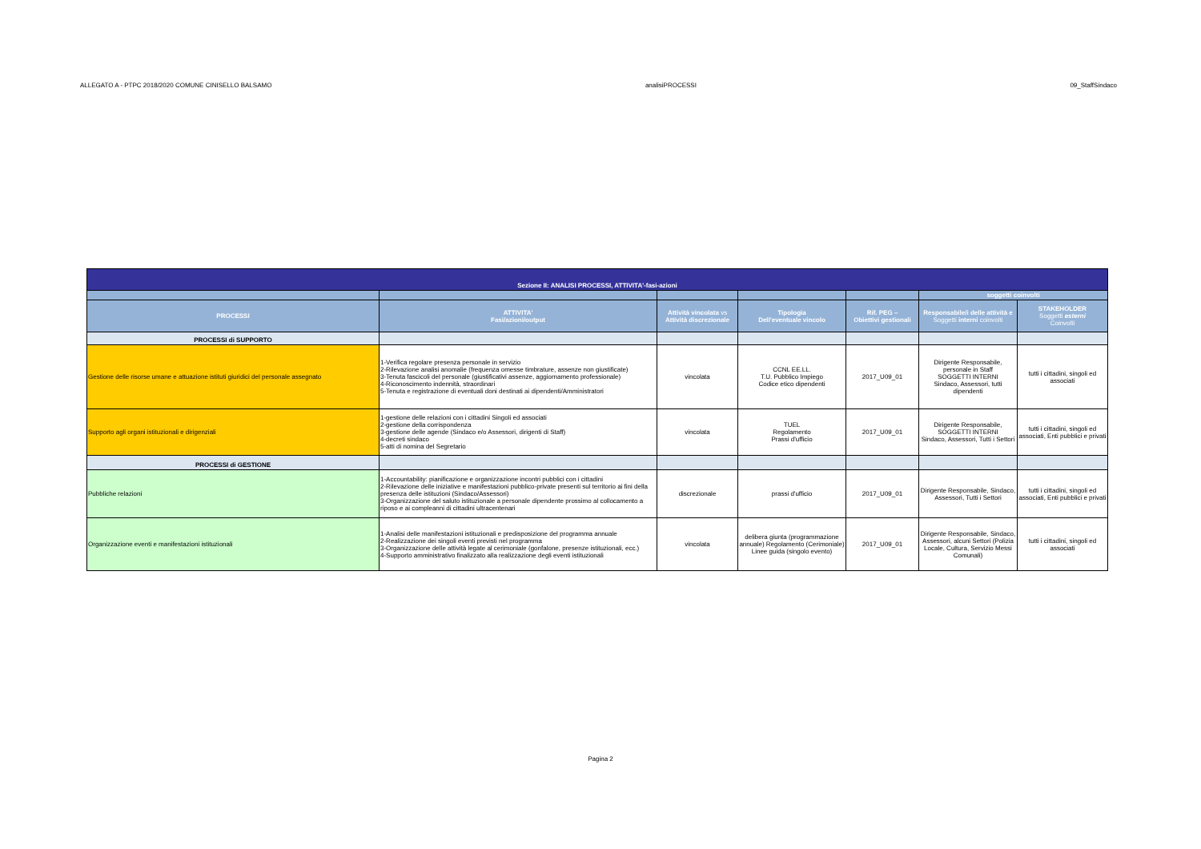ALLEGATO A - PTPC 2018/2020 COMUNE CINISELLO BALSAMO analisiPROCESSI 09_StaffSindaco
| Sezione II: ANALISI PROCESSI, ATTIVITA'-fasi-azioni | | | | | | |
| | | | | | soggetti coinvolti | |
| PROCESSI | ATTIVITA' Fasi/azioni/output | Attività vincolata vs Attività discrezionale | Tipologia Dell'eventuale vincolo | Rif. PEG – Obiettivi gestionali | Responsabile/i delle attività e Soggetti interni coinvolti | STAKEHOLDER Soggetti esterni Coinvolti |
| PROCESSI di SUPPORTO | | | | | | |
| Gestione delle risorse umane e attuazione istituti giuridici del personale assegnato | 1-Verifica regolare presenza personale in servizio 2-Rilevazione analisi anomalie (frequenza omesse timbrature, assenze non giustificate) 3-Tenuta fascicoli del personale (giustificativi assenze, aggiornamento professionale) 4-Riconoscimento indennità, straordinari 5-Tenuta e registrazione di eventuali doni destinati ai dipendenti/Amministratori | vincolata | CCNL EE.LL. T.U. Pubblico Impiego Codice etico dipendenti | 2017_U09_01 | Dirigente Responsabile, personale in Staff SOGGETTI INTERNI Sindaco, Assessori, tutti dipendenti | tutti i cittadini, singoli ed associati |
| Supporto agli organi istituzionali e dirigenziali | 1-gestione delle relazioni con i cittadini Singoli ed associati 2-gestione della corrispondenza 3-gestione delle agende (Sindaco e/o Assessori, dirigenti di Staff) 4-decreti sindaco 5-atti di nomina del Segretario | vincolata | TUEL Regolamento Prassi d'ufficio | 2017_U09_01 | Dirigente Responsabile, SOGGETTI INTERNI Sindaco, Assessori, Tutti i Settori | tutti i cittadini, singoli ed associati, Enti pubblici e privati |
| PROCESSI di GESTIONE | | | | | | |
| Pubbliche relazioni | 1-Accountability: pianificazione e organizzazione incontri pubblici con i cittadini 2-Rilevazione delle iniziative e manifestazioni pubblico-private presenti sul territorio ai fini della presenza delle istituzioni (Sindaco/Assessori) 3-Organizzazione del saluto istituzionale a personale dipendente prossimo al collocamento a riposo e ai compleanni di cittadini ultracentenari | discrezionale | prassi d'ufficio | 2017_U09_01 | Dirigente Responsabile, Sindaco, Assessori, Tutti i Settori | tutti i cittadini, singoli ed associati, Enti pubblici e privati |
| Organizzazione eventi e manifestazioni istituzionali | 1-Analisi delle manifestazioni istituzionali e predisposizione del programma annuale 2-Realizzazione dei singoli eventi previsti nel programma 3-Organizzazione delle attività legate al cerimoniale (gonfalone, presenze istituzionali, ecc.) 4-Supporto amministrativo finalizzato alla realizzazione degli eventi istituzionali | vincolata | delibera giunta (programmazione annuale) Regolamento (Cerimoniale) Linee guida (singolo evento) | 2017_U09_01 | Dirigente Responsabile, Sindaco, Assessori, alcuni Settori (Polizia Locale, Cultura, Servizio Messi Comunali) | tutti i cittadini, singoli ed associati |
Pagina 2